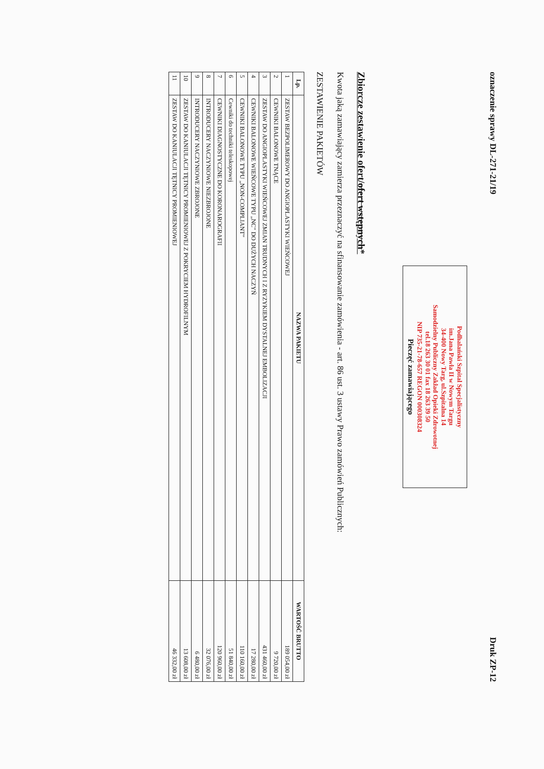oznaczenie sprawy DL-271-21/19 Druk ZP-12
Podhalański Szpital Specjalistyczny
im.Jana Pawła II w Nowym Targu
34-400 Nowy Targ, ul.Szpitalna 14
Samodzielny Publiczny Zakład Opieki Zdrowotnej
tel.18 263 30 01 fax 18 263 39 50
NIP 735-21-78-657 REGON 000308324
Pieczęć zamawiającego
Zbiorcze zestawienie ofert/ofert wstępnych*
Kwota jaką zamawiający zamierza przeznaczyć na sfinansowanie zamówienia - art. 86 ust. 3 ustawy Prawo zamówień Publicznych:
ZESTAWIENIE PAKIETÓW
| Lp. | NAZWA PAKIETU | WARTOŚĆ BRUTTO |
| --- | --- | --- |
| 1 | ZESTAW BEZPOLIMEROWY DO ANGIOPLASTYKI WIEŃCOWEJ | 189 054,00 zł |
| 2 | CEWNIKI BALONOWE TNĄCE | 9 720,00 zł |
| 3 | ZESTAW DO ANGIOPLASTYKI WIEŃCOWEJ ZMIAN TRUDNYCH I Z RYZYKIEM DYSTALNEJ EMBOLIZACJI | 431 460,00 zł |
| 4 | CEWNIKI BALONOWE WIEŃCOWE TYPU „NC” DO DUŻYCH NACZYŃ | 17 280,00 zł |
| 5 | CEWNIKI BALONOWE TYPU „NON-COMPLIANT” | 110 160,00 zł |
| 6 | Cewniki do techniki teleskopowej | 51 840,00 zł |
| 7 | CEWNIKI DIAGNOSTYCZNE DO KORONAROGRAFII | 120 960,00 zł |
| 8 | INTRODUCERY NACZYNIOWE NIEZBROJONE | 32 076,00 zł |
| 9 | INTRODUCERY NACZYNIOWE ZBROJONE | 6 480,00 zł |
| 10 | ZESTAW DO KANIULACJI TĘTNICY PROMIENIOWEJ Z POKRYCIEM HYDROFILNYM | 13 608,00 zł |
| 11 | ZESTAW DO KANIULACJI TĘTNICY PROMIENIOWEJ | 46 332,00 zł |